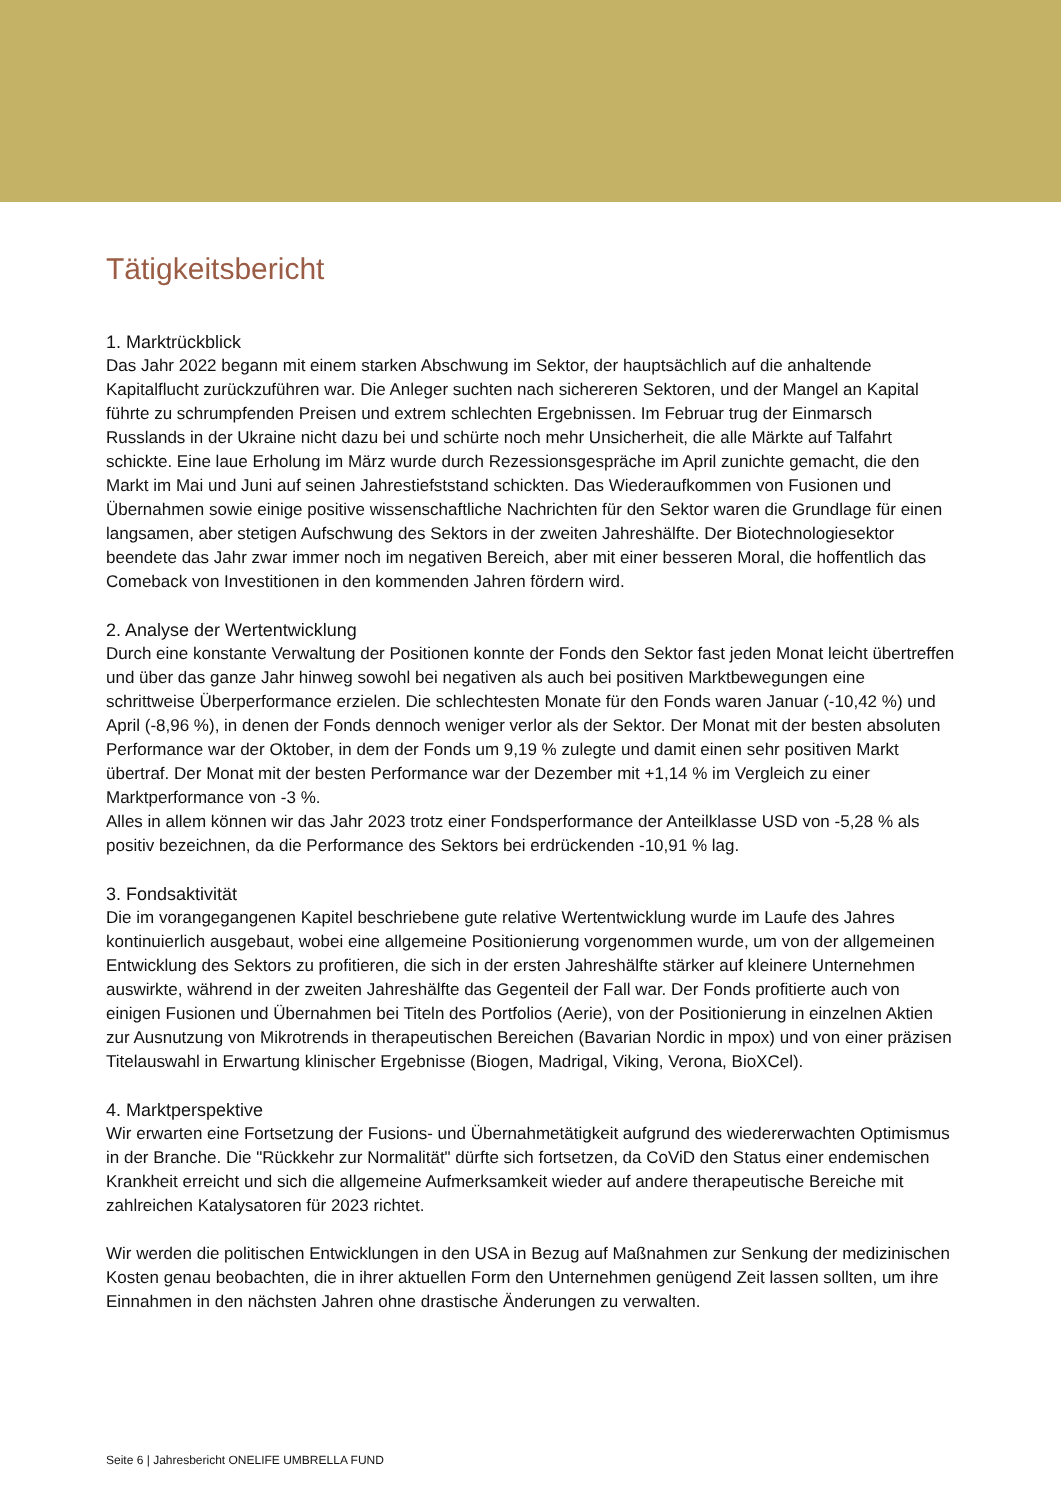Tätigkeitsbericht
1. Marktrückblick
Das Jahr 2022 begann mit einem starken Abschwung im Sektor, der hauptsächlich auf die anhaltende Kapitalflucht zurückzuführen war. Die Anleger suchten nach sichereren Sektoren, und der Mangel an Kapital führte zu schrumpfenden Preisen und extrem schlechten Ergebnissen. Im Februar trug der Einmarsch Russlands in der Ukraine nicht dazu bei und schürte noch mehr Unsicherheit, die alle Märkte auf Talfahrt schickte. Eine laue Erholung im März wurde durch Rezessionsgespräche im April zunichte gemacht, die den Markt im Mai und Juni auf seinen Jahrestiefststand schickten. Das Wiederaufkommen von Fusionen und Übernahmen sowie einige positive wissenschaftliche Nachrichten für den Sektor waren die Grundlage für einen langsamen, aber stetigen Aufschwung des Sektors in der zweiten Jahreshälfte. Der Biotechnologiesektor beendete das Jahr zwar immer noch im negativen Bereich, aber mit einer besseren Moral, die hoffentlich das Comeback von Investitionen in den kommenden Jahren fördern wird.
2. Analyse der Wertentwicklung
Durch eine konstante Verwaltung der Positionen konnte der Fonds den Sektor fast jeden Monat leicht übertreffen und über das ganze Jahr hinweg sowohl bei negativen als auch bei positiven Marktbewegungen eine schrittweise Überperformance erzielen. Die schlechtesten Monate für den Fonds waren Januar (-10,42 %) und April (-8,96 %), in denen der Fonds dennoch weniger verlor als der Sektor. Der Monat mit der besten absoluten Performance war der Oktober, in dem der Fonds um 9,19 % zulegte und damit einen sehr positiven Markt übertraf. Der Monat mit der besten Performance war der Dezember mit +1,14 % im Vergleich zu einer Marktperformance von -3 %.
Alles in allem können wir das Jahr 2023 trotz einer Fondsperformance der Anteilklasse USD von -5,28 % als positiv bezeichnen, da die Performance des Sektors bei erdrückenden -10,91 % lag.
3. Fondsaktivität
Die im vorangegangenen Kapitel beschriebene gute relative Wertentwicklung wurde im Laufe des Jahres kontinuierlich ausgebaut, wobei eine allgemeine Positionierung vorgenommen wurde, um von der allgemeinen Entwicklung des Sektors zu profitieren, die sich in der ersten Jahreshälfte stärker auf kleinere Unternehmen auswirkte, während in der zweiten Jahreshälfte das Gegenteil der Fall war. Der Fonds profitierte auch von einigen Fusionen und Übernahmen bei Titeln des Portfolios (Aerie), von der Positionierung in einzelnen Aktien zur Ausnutzung von Mikrotrends in therapeutischen Bereichen (Bavarian Nordic in mpox) und von einer präzisen Titelauswahl in Erwartung klinischer Ergebnisse (Biogen, Madrigal, Viking, Verona, BioXCel).
4. Marktperspektive
Wir erwarten eine Fortsetzung der Fusions- und Übernahmetätigkeit aufgrund des wiedererwachten Optimismus in der Branche. Die "Rückkehr zur Normalität" dürfte sich fortsetzen, da CoViD den Status einer endemischen Krankheit erreicht und sich die allgemeine Aufmerksamkeit wieder auf andere therapeutische Bereiche mit zahlreichen Katalysatoren für 2023 richtet.
Wir werden die politischen Entwicklungen in den USA in Bezug auf Maßnahmen zur Senkung der medizinischen Kosten genau beobachten, die in ihrer aktuellen Form den Unternehmen genügend Zeit lassen sollten, um ihre Einnahmen in den nächsten Jahren ohne drastische Änderungen zu verwalten.
Seite 6 | Jahresbericht ONELIFE UMBRELLA FUND